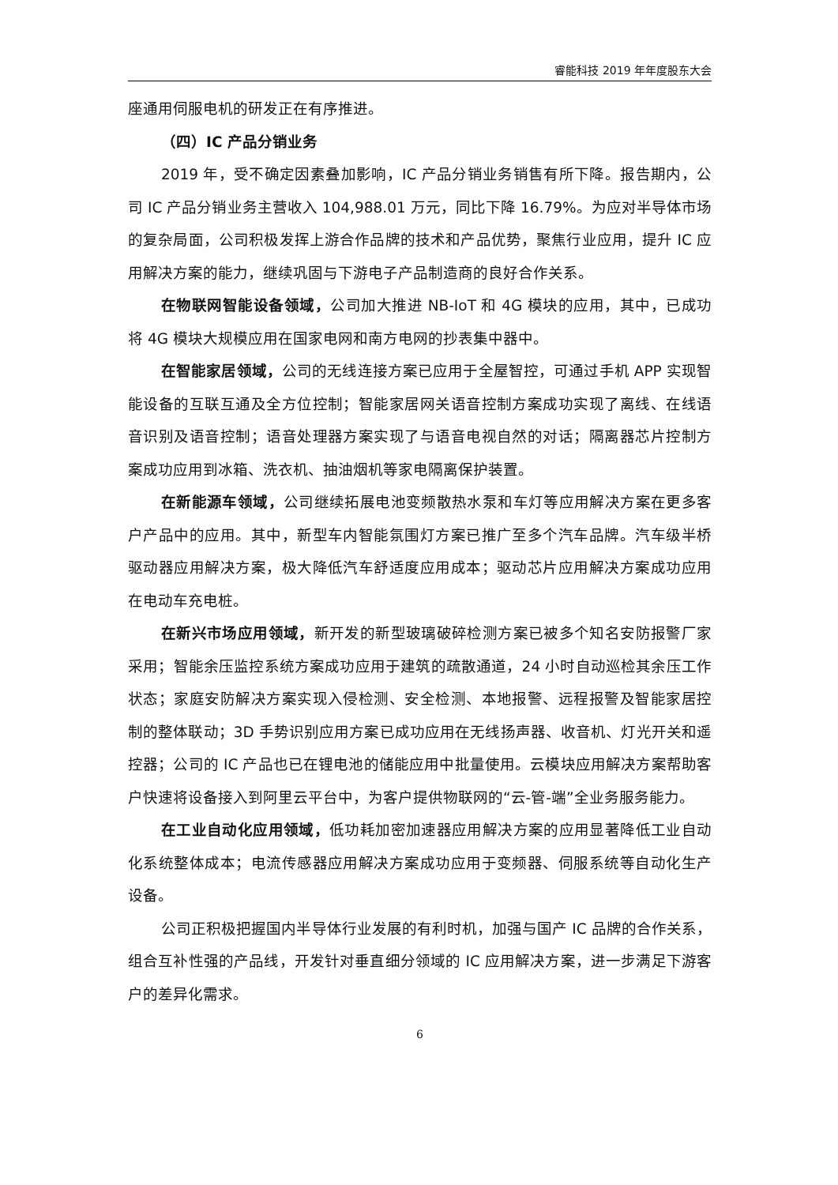睿能科技 2019 年年度股东大会
座通用伺服电机的研发正在有序推进。
（四）IC 产品分销业务
2019 年，受不确定因素叠加影响，IC 产品分销业务销售有所下降。报告期内，公司 IC 产品分销业务主营收入 104,988.01 万元，同比下降 16.79%。为应对半导体市场的复杂局面，公司积极发挥上游合作品牌的技术和产品优势，聚焦行业应用，提升 IC 应用解决方案的能力，继续巩固与下游电子产品制造商的良好合作关系。
在物联网智能设备领域，公司加大推进 NB-IoT 和 4G 模块的应用，其中，已成功将 4G 模块大规模应用在国家电网和南方电网的抄表集中器中。
在智能家居领域，公司的无线连接方案已应用于全屋智控，可通过手机 APP 实现智能设备的互联互通及全方位控制；智能家居网关语音控制方案成功实现了离线、在线语音识别及语音控制；语音处理器方案实现了与语音电视自然的对话；隔离器芯片控制方案成功应用到冰箱、洗衣机、抽油烟机等家电隔离保护装置。
在新能源车领域，公司继续拓展电池变频散热水泵和车灯等应用解决方案在更多客户产品中的应用。其中，新型车内智能氛围灯方案已推广至多个汽车品牌。汽车级半桥驱动器应用解决方案，极大降低汽车舒适度应用成本；驱动芯片应用解决方案成功应用在电动车充电桩。
在新兴市场应用领域，新开发的新型玻璃破碎检测方案已被多个知名安防报警厂家采用；智能余压监控系统方案成功应用于建筑的疏散通道，24 小时自动巡检其余压工作状态；家庭安防解决方案实现入侵检测、安全检测、本地报警、远程报警及智能家居控制的整体联动；3D 手势识别应用方案已成功应用在无线扬声器、收音机、灯光开关和遥控器；公司的 IC 产品也已在锂电池的储能应用中批量使用。云模块应用解决方案帮助客户快速将设备接入到阿里云平台中，为客户提供物联网的“云-管-端”全业务服务能力。
在工业自动化应用领域，低功耗加密加速器应用解决方案的应用显著降低工业自动化系统整体成本；电流传感器应用解决方案成功应用于变频器、伺服系统等自动化生产设备。
公司正积极把握国内半导体行业发展的有利时机，加强与国产 IC 品牌的合作关系，组合互补性强的产品线，开发针对垂直细分领域的 IC 应用解决方案，进一步满足下游客户的差异化需求。
6